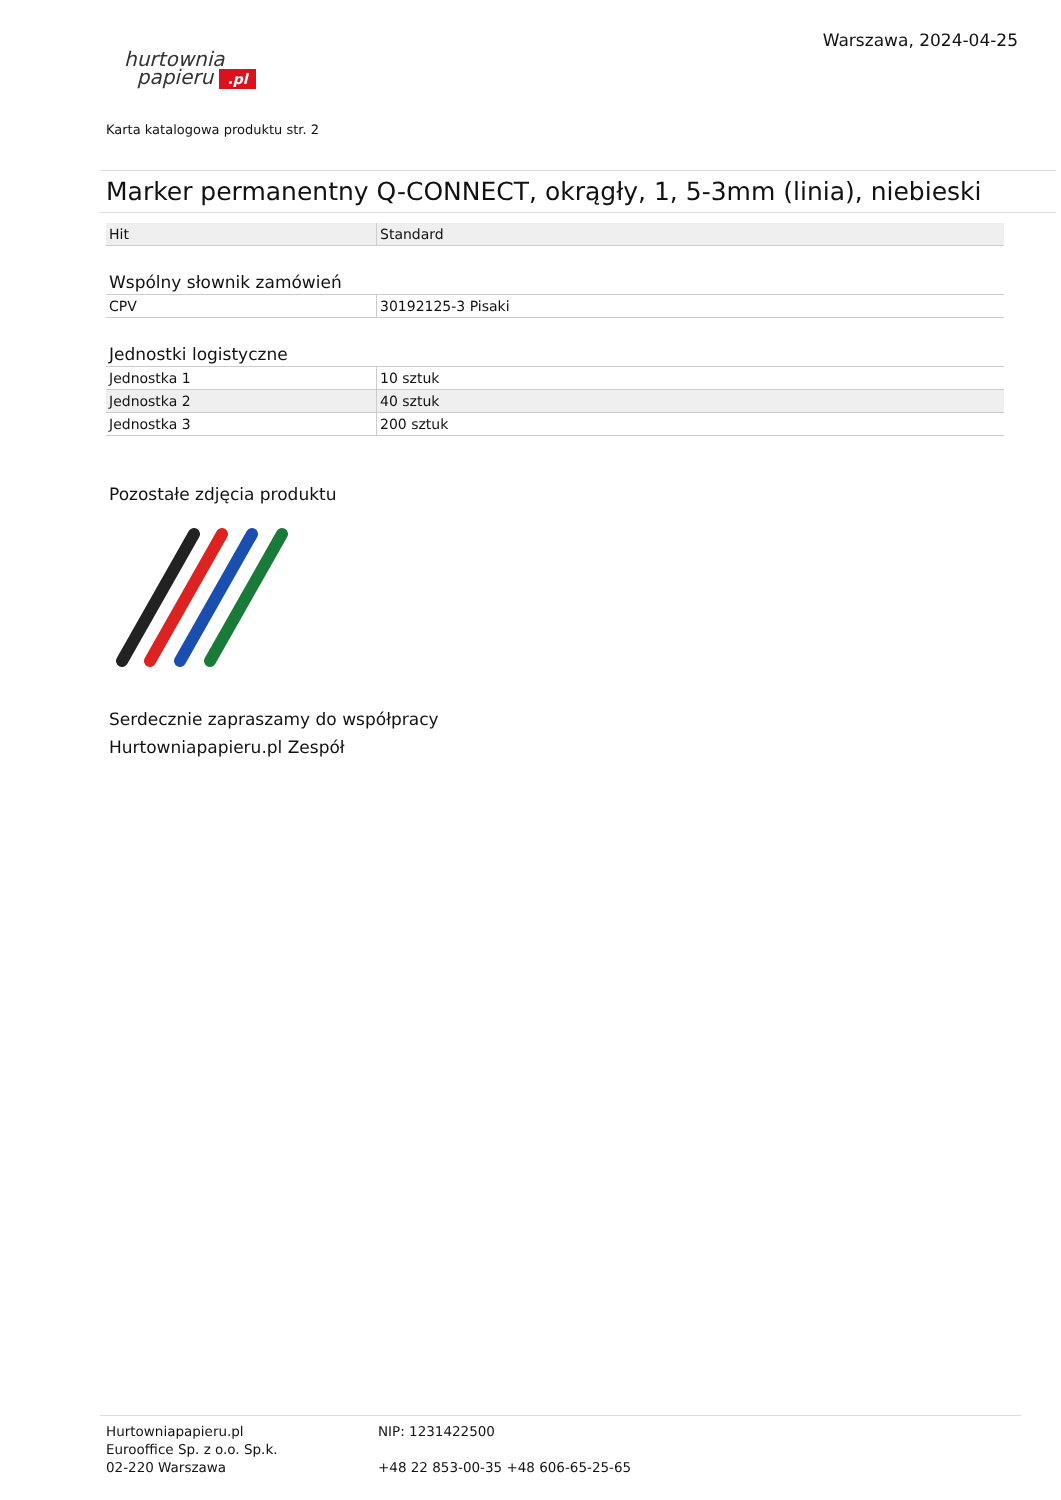hurtownia
papieru .pl
Warszawa, 2024-04-25
Karta katalogowa produktu str. 2
Marker permanentny Q-CONNECT, okrągły, 1, 5-3mm (linia), niebieski
| Hit | Standard |
Wspólny słownik zamówień
| CPV | 30192125-3 Pisaki |
Jednostki logistyczne
| Jednostka 1 | 10 sztuk |
| Jednostka 2 | 40 sztuk |
| Jednostka 3 | 200 sztuk |
Pozostałe zdjęcia produktu
Serdecznie zapraszamy do współpracy
Hurtowniapapieru.pl Zespół
Hurtowniapapieru.pl
Eurooffice Sp. z o.o. Sp.k.
02-220 Warszawa
NIP: 1231422500
+48 22 853-00-35 +48 606-65-25-65